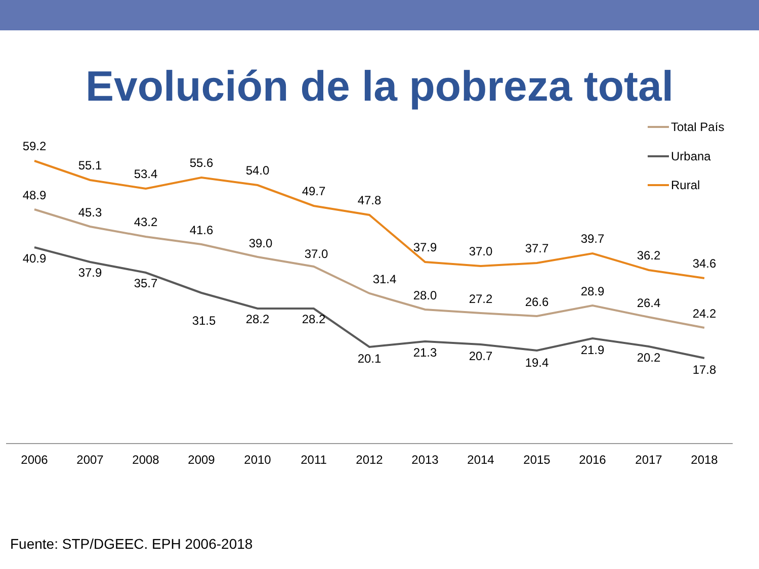Evolución de la pobreza total
59.2
55.1
53.4
55.6
54.0
49.7
47.8
37.9
37.0
37.7
39.7
36.2
34.6
48.9
45.3
43.2
41.6
39.0
37.0
31.4
28.0
27.2
26.6
28.9
26.4
24.2
40.9
37.9
35.7
31.5
28.2
28.2
20.1
21.3
20.7
19.4
21.9
20.2
17.8
2006
2007
2008
2009
2010
2011
2012
2013
2014
2015
2016
2017
2018
Total País
Urbana
Rural
Fuente: STP/DGEEC. EPH 2006-2018